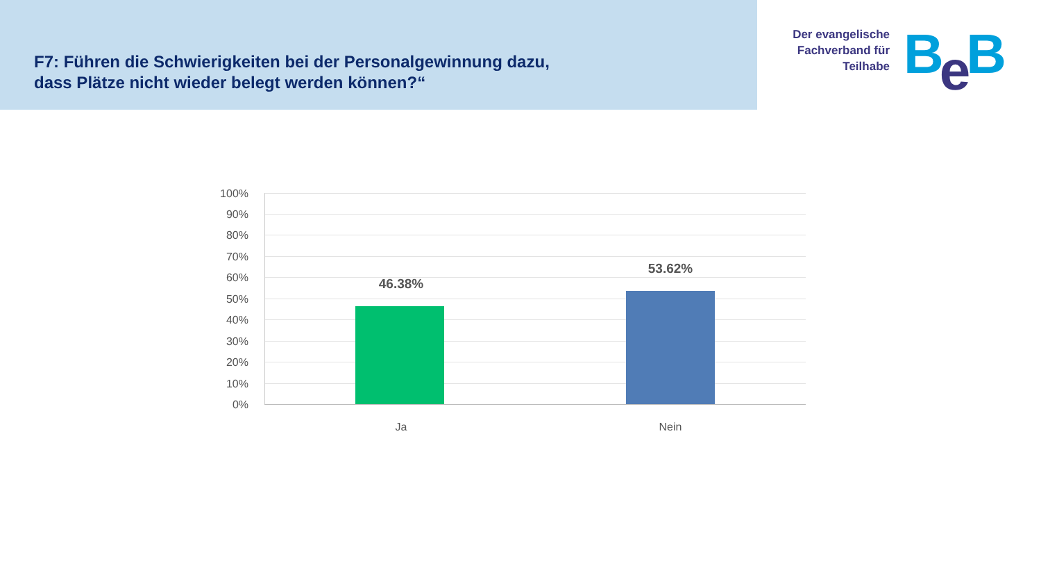F7: Führen die Schwierigkeiten bei der Personalgewinnung dazu,
dass Plätze nicht wieder belegt werden können?“
Der evangelische Fachverband für Teilhabe
Be B
100%
90%
80%
70%
60%
50%
40%
30%
20%
10%
0%
46.38%
53.62%
Ja Nein